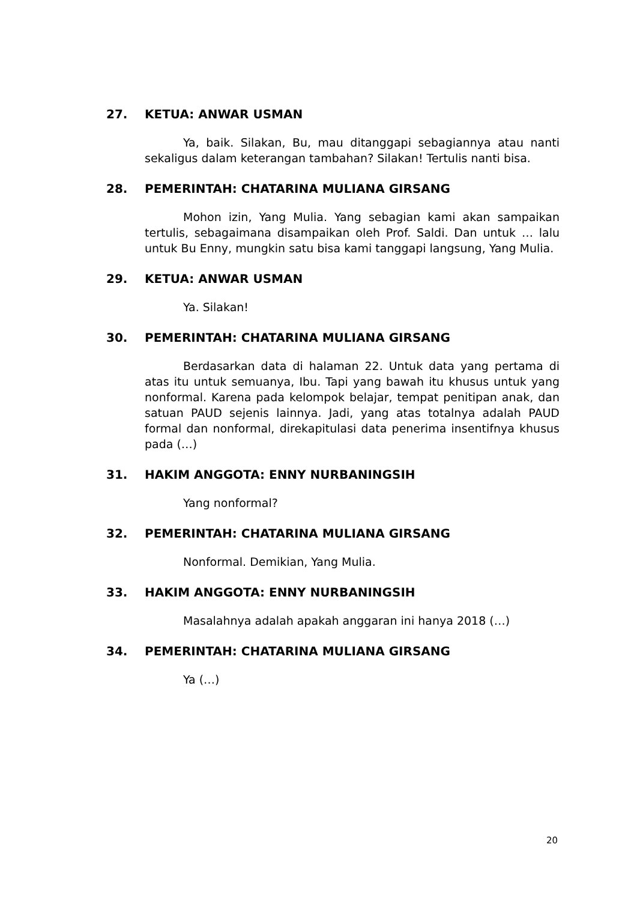27. KETUA: ANWAR USMAN
Ya, baik. Silakan, Bu, mau ditanggapi sebagiannya atau nanti sekaligus dalam keterangan tambahan? Silakan! Tertulis nanti bisa.
28. PEMERINTAH: CHATARINA MULIANA GIRSANG
Mohon izin, Yang Mulia. Yang sebagian kami akan sampaikan tertulis, sebagaimana disampaikan oleh Prof. Saldi. Dan untuk … lalu untuk Bu Enny, mungkin satu bisa kami tanggapi langsung, Yang Mulia.
29. KETUA: ANWAR USMAN
Ya. Silakan!
30. PEMERINTAH: CHATARINA MULIANA GIRSANG
Berdasarkan data di halaman 22. Untuk data yang pertama di atas itu untuk semuanya, Ibu. Tapi yang bawah itu khusus untuk yang nonformal. Karena pada kelompok belajar, tempat penitipan anak, dan satuan PAUD sejenis lainnya. Jadi, yang atas totalnya adalah PAUD formal dan nonformal, direkapitulasi data penerima insentifnya khusus pada (…)
31. HAKIM ANGGOTA: ENNY NURBANINGSIH
Yang nonformal?
32. PEMERINTAH: CHATARINA MULIANA GIRSANG
Nonformal. Demikian, Yang Mulia.
33. HAKIM ANGGOTA: ENNY NURBANINGSIH
Masalahnya adalah apakah anggaran ini hanya 2018 (…)
34. PEMERINTAH: CHATARINA MULIANA GIRSANG
Ya (…)
20